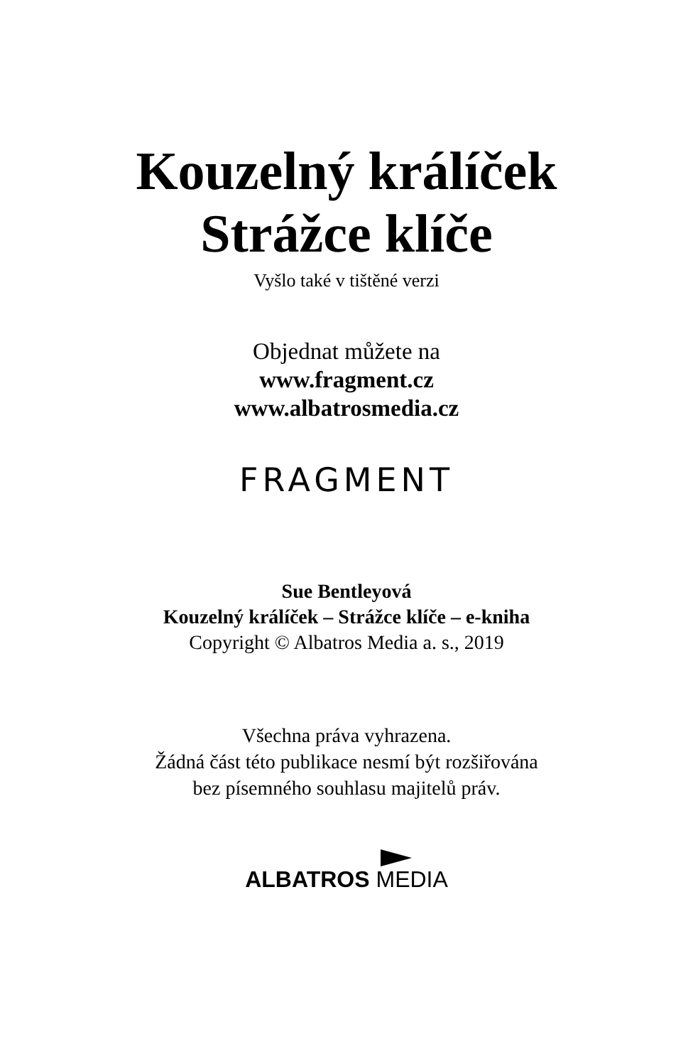Kouzelný králíček
Strážce klíče
Vyšlo také v tištěné verzi
Objednat můžete na
www.fragment.cz
www.albatrosmedia.cz
FRAGMENT
Sue Bentleyová
Kouzelný králíček – Strážce klíče – e-kniha
Copyright © Albatros Media a. s., 2019
Všechna práva vyhrazena.
Žádná část této publikace nesmí být rozšiřována
bez písemného souhlasu majitelů práv.
ALBATROS MEDIA